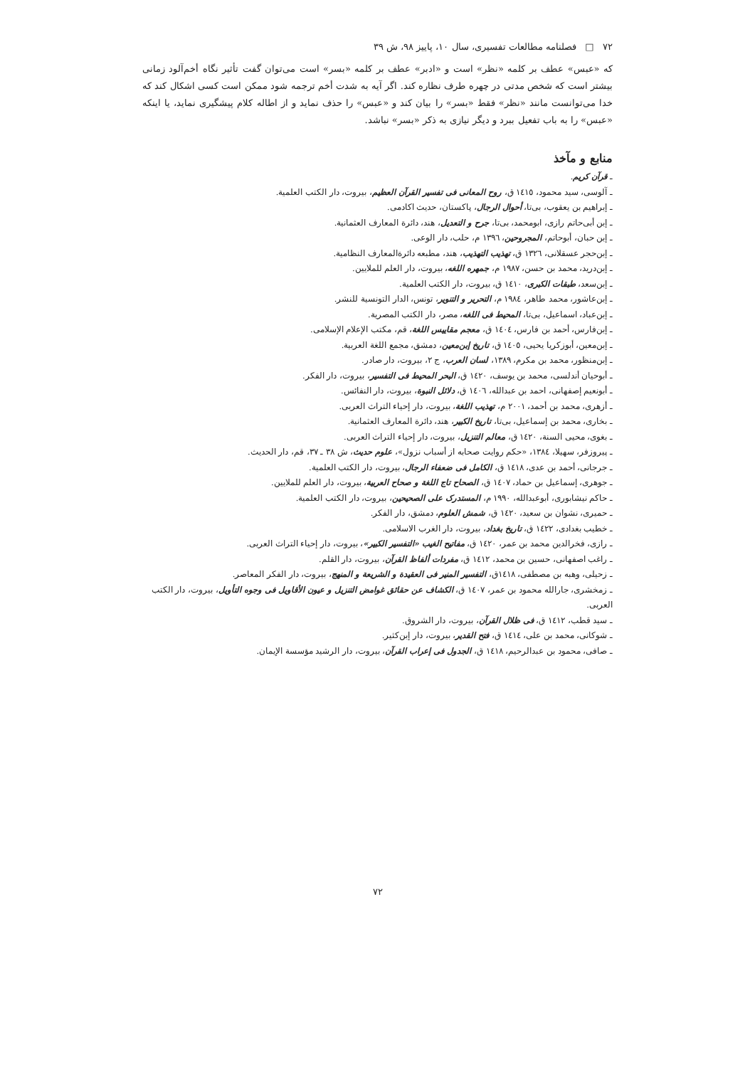۷۲ □ فصلنامه مطالعات تفسیری، سال ۱۰، پاییز ۹۸، ش ۳۹
که «عبس» عطف بر کلمه «نظر» است و «ادبر» عطف بر کلمه «بسر» است می‌توان گفت تأثیر نگاه أخم‌آلود زمانی بیشتر است که شخص مدتی در چهره طرف نظاره کند. اگر آیه به شدت أخم ترجمه شود ممکن است کسی اشکال کند که خدا می‌توانست مانند «نظر» فقط «بسر» را بیان کند و «عبس» را حذف نماید و از اطاله کلام پیشگیری نماید، یا اینکه «عبس» را به باب تفعیل ببرد و دیگر نیازی به ذکر «بسر» نباشد.
منابع و مآخذ
ـ قرآن کریم.
ـ آلوسی، سید محمود، ١٤١٥ ق، روح المعانی فی تفسیر القرآن العظیم، بیروت، دار الکتب العلمیة.
ـ إبراهیم بن یعقوب، بی‌تا، أحوال الرجال، پاکستان، حدیث اکادمی.
ـ إبن أبی‌حاتم رازی، ابومحمد، بی‌تا، جرح و التعدیل، هند، دائرة المعارف العثمانیة.
ـ إبن حبان، أبوحاتم، المجروحین، ١٣٩٦ م، حلب، دار الوعی.
ـ إبن‌حجر عسقلانی، ١٣٢٦ ق، تهذیب التهذیب، هند، مطبعه دائرةالمعارف النظامیة.
ـ إبن‌درید، محمد بن حسن، ١٩٨٧ م، جمهره اللغه، بیروت، دار العلم للملایین.
ـ إبن‌سعد، طبقات الکبری، ١٤١٠ ق، بیروت، دار الکتب العلمیة.
ـ إبن‌عاشور، محمد طاهر، ١٩٨٤ م، التحریر و التنویر، تونس، الدار التونسیة للنشر.
ـ إبن‌عباد، اسماعیل، بی‌تا، المحیط فی اللغه، مصر، دار الکتب المصریة.
ـ إبن‌فارس، أحمد بن فارس، ١٤٠٤ ق، معجم مقاییس اللغة، قم، مکتب الإعلام الإسلامی.
ـ إبن‌معین، أبوزکریا یحیی، ١٤٠٥ ق، تاریخ إبن‌معین، دمشق، مجمع اللغة العربیة.
ـ إبن‌منظور، محمد بن مکرم، ١٣٨٩، لسان العرب، ج ٢، بیروت، دار صادر.
ـ أبوحیان أندلسی، محمد بن یوسف، ١٤٢٠ ق، البحر المحیط فی التفسیر، بیروت، دار الفکر.
ـ أبونعیم إصفهانی، احمد بن عبدالله، ١٤٠٦ ق، دلائل النبوة، بیروت، دار النفائس.
ـ أزهری، محمد بن أحمد، ٢٠٠١ م، تهذیب اللغة، بیروت، دار إحیاء التراث العربی.
ـ بخاری، محمد بن إسماعیل، بی‌تا، تاریخ الکبیر، هند، دائرة المعارف العثمانیة.
ـ بغوی، محیی السنة، ١٤٢٠ ق، معالم التنزیل، بیروت، دار إحیاء التراث العربی.
ـ پیروزفر، سهیلا، ١٣٨٤، «حکم روایت صحابه از أسباب نزول»، علوم حدیث، ش ٣٨ ـ ٣٧، قم، دار الحدیث.
ـ جرجانی، أحمد بن عدی، ١٤١٨ ق، الکامل فی ضعفاء الرجال، بیروت، دار الکتب العلمیة.
ـ جوهری، إسماعیل بن حماد، ١٤٠٧ ق، الصحاح تاج اللغة و صحاح العربیة، بیروت، دار العلم للملایین.
ـ حاکم نیشابوری، أبوعبدالله، ١٩٩٠ م، المستدرک علی الصحیحین، بیروت، دار الکتب العلمیة.
ـ حمیری، نشوان بن سعید، ١٤٢٠ ق، شمش العلوم، دمشق، دار الفکر.
ـ خطیب بغدادی، ١٤٢٢ ق، تاریخ بغداد، بیروت، دار الغرب الاسلامی.
ـ رازی، فخرالدین محمد بن عمر، ١٤٢٠ ق، مفاتیح الغیب «التفسیر الکبیر»، بیروت، دار إحیاء التراث العربی.
ـ راغب اصفهانی، حسین بن محمد، ١٤١٢ ق، مفردات ألفاظ القرآن، بیروت، دار القلم.
ـ زحیلی، وهبه بن مصطفی، ١٤١٨ق، التفسیر المنیر فی العقیدة و الشریعة و المنهج، بیروت، دار الفکر المعاصر.
ـ زمخشری، جارالله محمود بن عمر، ١٤٠٧ ق، الکشاف عن حقائق غوامض التنزیل و عیون الأقاویل فی وجوه التأویل، بیروت، دار الکتب العربی.
ـ سید قطب، ١٤١٢ ق، فی ظلال القرآن، بیروت، دار الشروق.
ـ شوکانی، محمد بن علی، ١٤١٤ ق، فتح القدیر، بیروت، دار إبن‌کثیر.
ـ صافی، محمود بن عبدالرحیم، ١٤١٨ ق، الجدول فی إعراب القرآن، بیروت، دار الرشید مؤسسة الإیمان.
۷۲